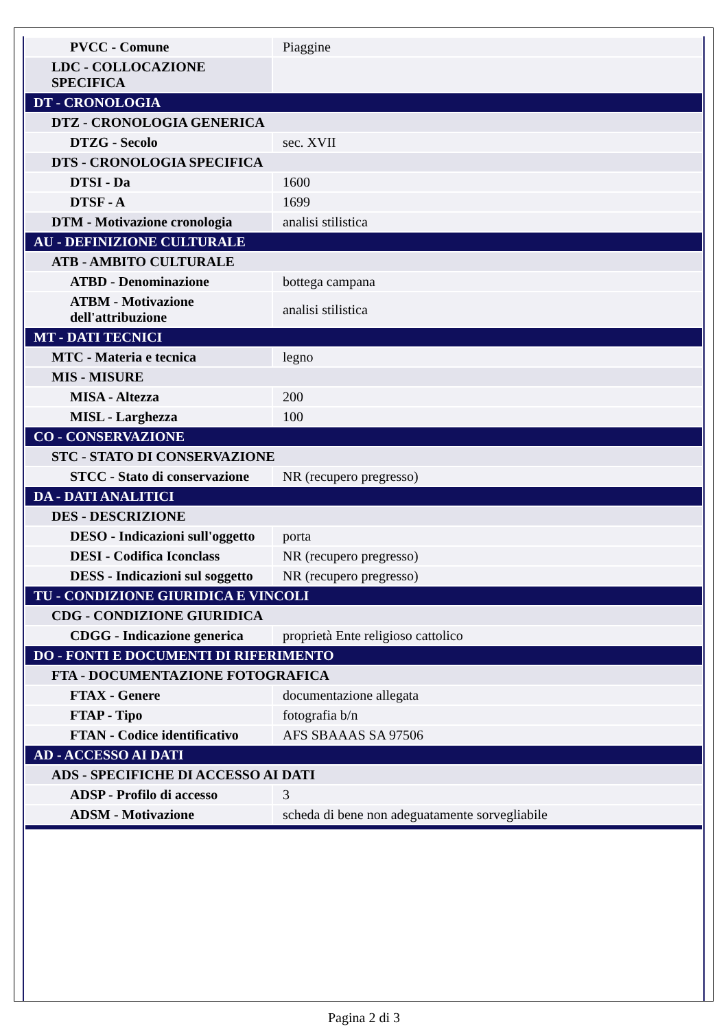| PVCC - Comune | Piaggine |
| LDC - COLLOCAZIONE SPECIFICA | |
| DT - CRONOLOGIA | |
| DTZ - CRONOLOGIA GENERICA | |
| DTZG - Secolo | sec. XVII |
| DTS - CRONOLOGIA SPECIFICA | |
| DTSI - Da | 1600 |
| DTSF - A | 1699 |
| DTM - Motivazione cronologia | analisi stilistica |
| AU - DEFINIZIONE CULTURALE | |
| ATB - AMBITO CULTURALE | |
| ATBD - Denominazione | bottega campana |
| ATBM - Motivazione dell'attribuzione | analisi stilistica |
| MT - DATI TECNICI | |
| MTC - Materia e tecnica | legno |
| MIS - MISURE | |
| MISA - Altezza | 200 |
| MISL - Larghezza | 100 |
| CO - CONSERVAZIONE | |
| STC - STATO DI CONSERVAZIONE | |
| STCC - Stato di conservazione | NR (recupero pregresso) |
| DA - DATI ANALITICI | |
| DES - DESCRIZIONE | |
| DESO - Indicazioni sull'oggetto | porta |
| DESI - Codifica Iconclass | NR (recupero pregresso) |
| DESS - Indicazioni sul soggetto | NR (recupero pregresso) |
| TU - CONDIZIONE GIURIDICA E VINCOLI | |
| CDG - CONDIZIONE GIURIDICA | |
| CDGG - Indicazione generica | proprietà Ente religioso cattolico |
| DO - FONTI E DOCUMENTI DI RIFERIMENTO | |
| FTA - DOCUMENTAZIONE FOTOGRAFICA | |
| FTAX - Genere | documentazione allegata |
| FTAP - Tipo | fotografia b/n |
| FTAN - Codice identificativo | AFS SBAAAS SA 97506 |
| AD - ACCESSO AI DATI | |
| ADS - SPECIFICHE DI ACCESSO AI DATI | |
| ADSP - Profilo di accesso | 3 |
| ADSM - Motivazione | scheda di bene non adeguatamente sorvegliabile |
Pagina 2 di 3